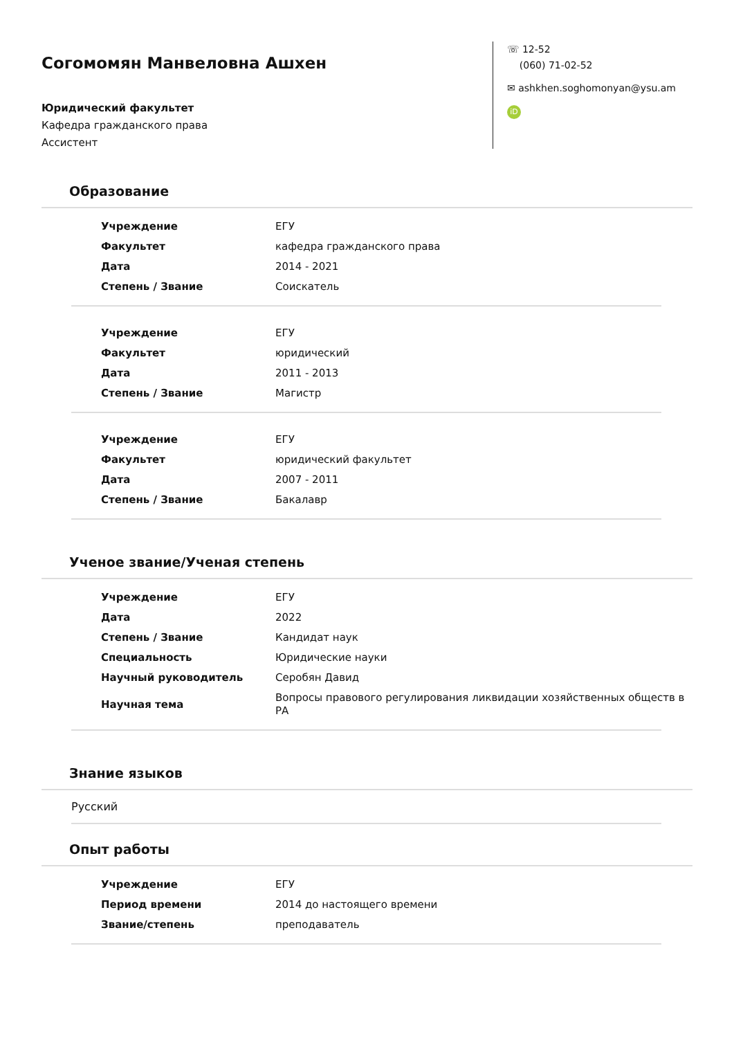Согомомян Манвеловна Ашхен
Юридический факультет
Кафедра гражданского права
Ассистент
☏ 12-52
(060) 71-02-52
✉ ashkhen.soghomonyan@ysu.am
iD
Образование
| Учреждение | ЕГУ |
| Факультет | кафедра гражданского права |
| Дата | 2014 - 2021 |
| Степень / Звание | Соискатель |
| Учреждение | ЕГУ |
| Факультет | юридический |
| Дата | 2011 - 2013 |
| Степень / Звание | Магистр |
| Учреждение | ЕГУ |
| Факультет | юридический факультет |
| Дата | 2007 - 2011 |
| Степень / Звание | Бакалавр |
Ученое звание/Ученая степень
| Учреждение | ЕГУ |
| Дата | 2022 |
| Степень / Звание | Кандидат наук |
| Специальность | Юридические науки |
| Научный руководитель | Серобян Давид |
| Научная тема | Вопросы правового регулирования ликвидации хозяйственных обществ в РА |
Знание языков
Русский
Опыт работы
| Учреждение | ЕГУ |
| Период времени | 2014 до настоящего времени |
| Звание/степень | преподаватель |